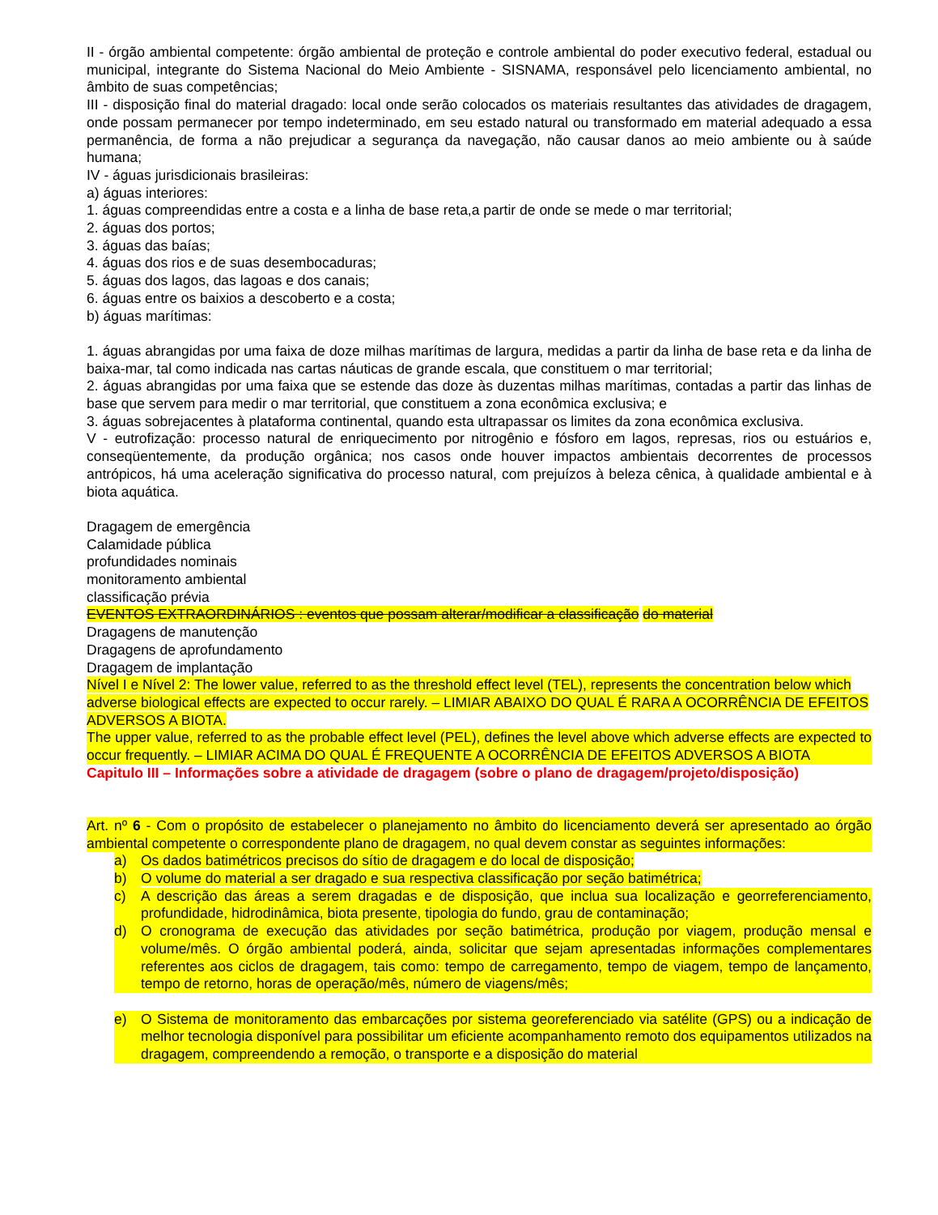II - órgão ambiental competente: órgão ambiental de proteção e controle ambiental do poder executivo federal, estadual ou municipal, integrante do Sistema Nacional do Meio Ambiente - SISNAMA, responsável pelo licenciamento ambiental, no âmbito de suas competências;
III - disposição final do material dragado: local onde serão colocados os materiais resultantes das atividades de dragagem, onde possam permanecer por tempo indeterminado, em seu estado natural ou transformado em material adequado a essa permanência, de forma a não prejudicar a segurança da navegação, não causar danos ao meio ambiente ou à saúde humana;
IV - águas jurisdicionais brasileiras:
a) águas interiores:
1. águas compreendidas entre a costa e a linha de base reta,a partir de onde se mede o mar territorial;
2. águas dos portos;
3. águas das baías;
4. águas dos rios e de suas desembocaduras;
5. águas dos lagos, das lagoas e dos canais;
6. águas entre os baixios a descoberto e a costa;
b) águas marítimas:
1. águas abrangidas por uma faixa de doze milhas marítimas de largura, medidas a partir da linha de base reta e da linha de baixa-mar, tal como indicada nas cartas náuticas de grande escala, que constituem o mar territorial;
2. águas abrangidas por uma faixa que se estende das doze às duzentas milhas marítimas, contadas a partir das linhas de base que servem para medir o mar territorial, que constituem a zona econômica exclusiva; e
3. águas sobrejacentes à plataforma continental, quando esta ultrapassar os limites da zona econômica exclusiva.
V - eutrofização: processo natural de enriquecimento por nitrogênio e fósforo em lagos, represas, rios ou estuários e, conseqüentemente, da produção orgânica; nos casos onde houver impactos ambientais decorrentes de processos antrópicos, há uma aceleração significativa do processo natural, com prejuízos à beleza cênica, à qualidade ambiental e à biota aquática.
Dragagem de emergência
Calamidade pública
profundidades nominais
monitoramento ambiental
classificação prévia
EVENTOS EXTRAORDINÁRIOS : eventos que possam alterar/modificar a classificação do material
Dragagens de manutenção
Dragagens de aprofundamento
Dragagem de implantação
Nível I e Nível 2: The lower value, referred to as the threshold effect level (TEL), represents the concentration below which
adverse biological effects are expected to occur rarely. – LIMIAR ABAIXO DO QUAL É RARA A OCORRÊNCIA DE EFEITOS ADVERSOS A BIOTA.
The upper value, referred to as the probable effect level (PEL), defines the level above which adverse effects are expected to occur frequently. – LIMIAR ACIMA DO QUAL É FREQUENTE A OCORRÊNCIA DE EFEITOS ADVERSOS A BIOTA
Capitulo III – Informações sobre a atividade de dragagem (sobre o plano de dragagem/projeto/disposição)
Art. nº 6 - Com o propósito de estabelecer o planejamento no âmbito do licenciamento deverá ser apresentado ao órgão ambiental competente o correspondente plano de dragagem, no qual devem constar as seguintes informações:
a) Os dados batimétricos precisos do sítio de dragagem e do local de disposição;
b) O volume do material a ser dragado e sua respectiva classificação por seção batimétrica;
c) A descrição das áreas a serem dragadas e de disposição, que inclua sua localização e georreferenciamento, profundidade, hidrodinâmica, biota presente, tipologia do fundo, grau de contaminação;
d) O cronograma de execução das atividades por seção batimétrica, produção por viagem, produção mensal e volume/mês. O órgão ambiental poderá, ainda, solicitar que sejam apresentadas informações complementares referentes aos ciclos de dragagem, tais como: tempo de carregamento, tempo de viagem, tempo de lançamento, tempo de retorno, horas de operação/mês, número de viagens/mês;
e) O Sistema de monitoramento das embarcações por sistema georeferenciado via satélite (GPS) ou a indicação de melhor tecnologia disponível para possibilitar um eficiente acompanhamento remoto dos equipamentos utilizados na dragagem, compreendendo a remoção, o transporte e a disposição do material